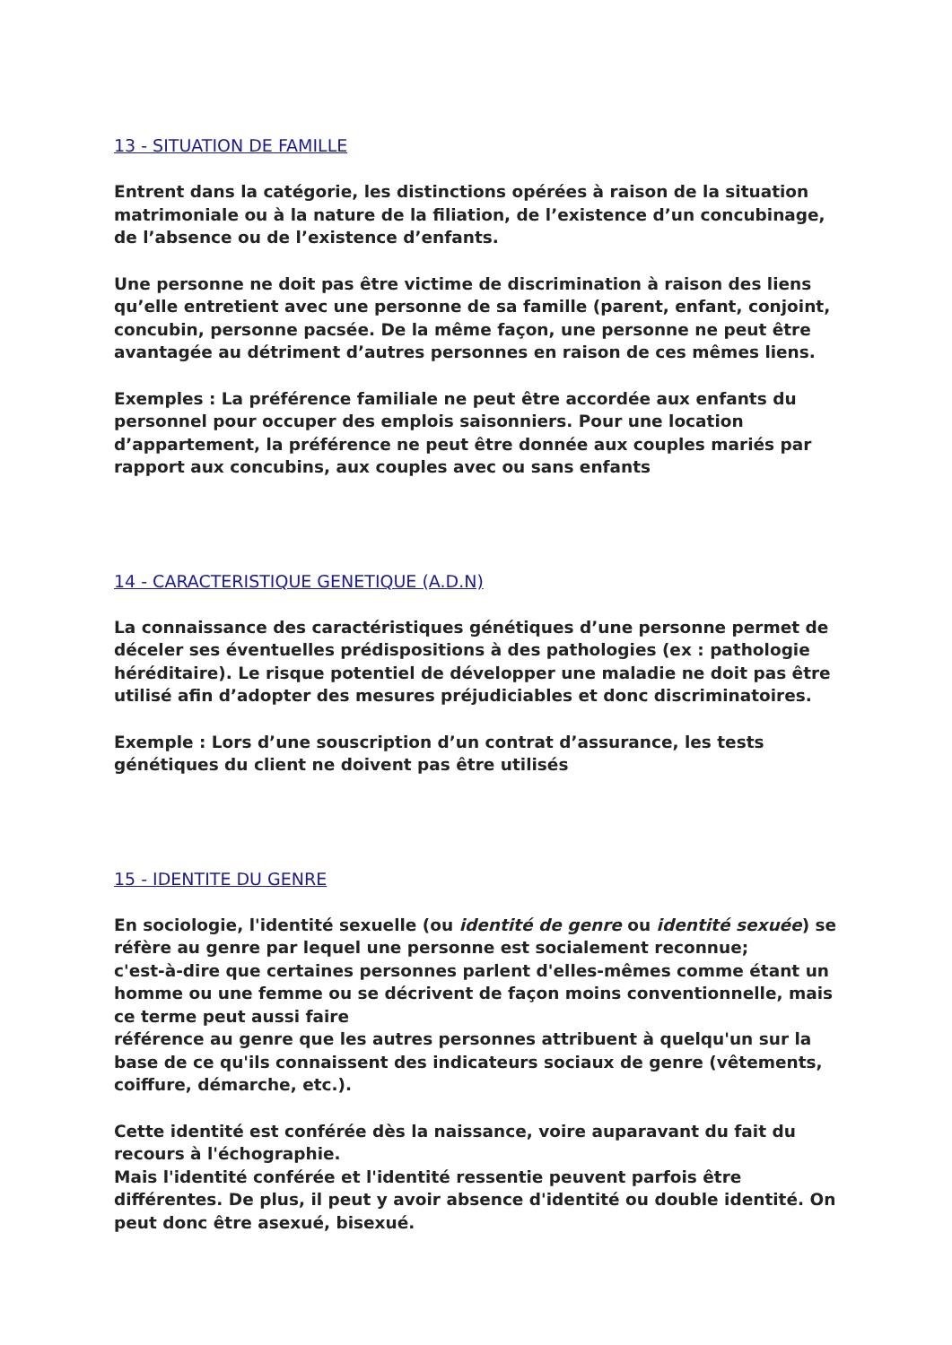13 - SITUATION DE FAMILLE
Entrent dans la catégorie, les distinctions opérées à raison de la situation matrimoniale ou à la nature de la filiation, de l’existence d’un concubinage, de l’absence ou de l’existence d’enfants.
Une personne ne doit pas être victime de discrimination à raison des liens qu’elle entretient avec une personne de sa famille (parent, enfant, conjoint, concubin, personne pacsée. De la même façon, une personne ne peut être avantagée au détriment d’autres personnes en raison de ces mêmes liens.
Exemples : La préférence familiale ne peut être accordée aux enfants du personnel pour occuper des emplois saisonniers. Pour une location d’appartement, la préférence ne peut être donnée aux couples mariés par rapport aux concubins, aux couples avec ou sans enfants
14 - CARACTERISTIQUE GENETIQUE (A.D.N)
La connaissance des caractéristiques génétiques d’une personne permet de déceler ses éventuelles prédispositions à des pathologies (ex : pathologie héréditaire). Le risque potentiel de développer une maladie ne doit pas être utilisé afin d’adopter des mesures préjudiciables et donc discriminatoires.
Exemple : Lors d’une souscription d’un contrat d’assurance, les tests génétiques du client ne doivent pas être utilisés
15 - IDENTITE DU GENRE
En sociologie, l'identité sexuelle (ou identité de genre ou identité sexuée) se réfère au genre par lequel une personne est socialement reconnue;
c'est-à-dire que certaines personnes parlent d'elles-mêmes comme étant un homme ou une femme ou se décrivent de façon moins conventionnelle, mais ce terme peut aussi faire
référence au genre que les autres personnes attribuent à quelqu'un sur la base de ce qu'ils connaissent des indicateurs sociaux de genre (vêtements, coiffure, démarche, etc.).
Cette identité est conférée dès la naissance, voire auparavant du fait du recours à l'échographie.
Mais l'identité conférée et l'identité ressentie peuvent parfois être différentes. De plus, il peut y avoir absence d'identité ou double identité. On peut donc être asexué, bisexué.